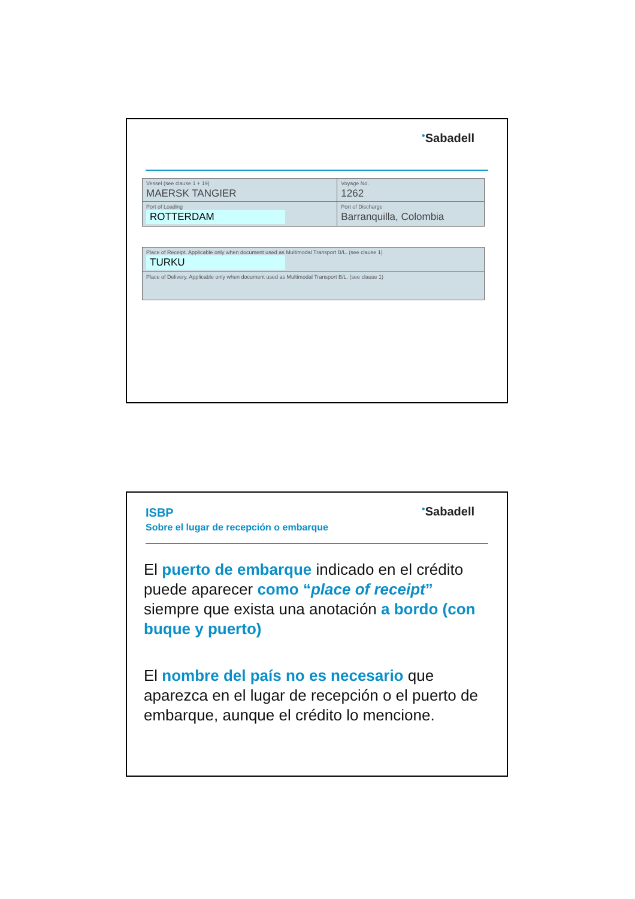<sup>●</sup>Sabadell
| Vessel (see clause 1 + 19) MAERSK TANGIER | Voyage No. 1262 |
| Port of Loading ROTTERDAM | Port of Discharge Barranquilla, Colombia |
| Place of Receipt. Applicable only when document used as Multimodal Transport B/L. (see clause 1) TURKU |
| Place of Delivery. Applicable only when document used as Multimodal Transport B/L. (see clause 1) |
ISBP
Sobre el lugar de recepción o embarque
<sup>●</sup>Sabadell
El puerto de embarque indicado en el crédito puede aparecer como “place of receipt” siempre que exista una anotación a bordo (con buque y puerto)
El nombre del país no es necesario que aparezca en el lugar de recepción o el puerto de embarque, aunque el crédito lo mencione.